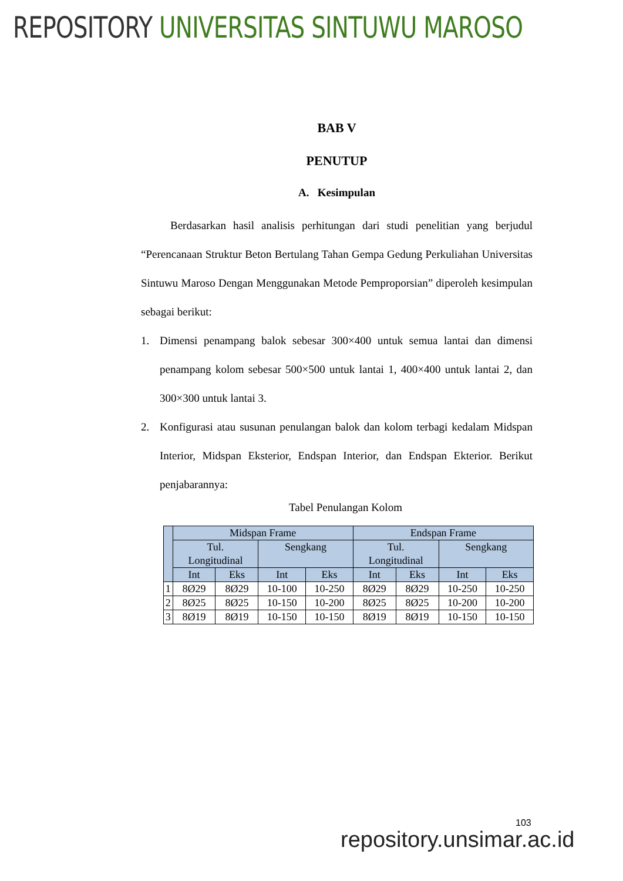REPOSITORY UNIVERSITAS SINTUWU MAROSO
BAB V
PENUTUP
A. Kesimpulan
Berdasarkan hasil analisis perhitungan dari studi penelitian yang berjudul “Perencanaan Struktur Beton Bertulang Tahan Gempa Gedung Perkuliahan Universitas Sintuwu Maroso Dengan Menggunakan Metode Pemproporsian” diperoleh kesimpulan sebagai berikut:
1. Dimensi penampang balok sebesar 300×400 untuk semua lantai dan dimensi penampang kolom sebesar 500×500 untuk lantai 1, 400×400 untuk lantai 2, dan 300×300 untuk lantai 3.
2. Konfigurasi atau susunan penulangan balok dan kolom terbagi kedalam Midspan Interior, Midspan Eksterior, Endspan Interior, dan Endspan Ekterior. Berikut penjabarannya:
Tabel Penulangan Kolom
| | Midspan Frame | | | | Endspan Frame | | | |
| --- | --- | --- | --- | --- | --- | --- | --- | --- |
| | Tul. Longitudinal | | Sengkang | | Tul. Longitudinal | | Sengkang | |
| | Int | Eks | Int | Eks | Int | Eks | Int | Eks |
| 1 | 8Ø29 | 8Ø29 | 10-100 | 10-250 | 8Ø29 | 8Ø29 | 10-250 | 10-250 |
| 2 | 8Ø25 | 8Ø25 | 10-150 | 10-200 | 8Ø25 | 8Ø25 | 10-200 | 10-200 |
| 3 | 8Ø19 | 8Ø19 | 10-150 | 10-150 | 8Ø19 | 8Ø19 | 10-150 | 10-150 |
103
repository.unsimar.ac.id